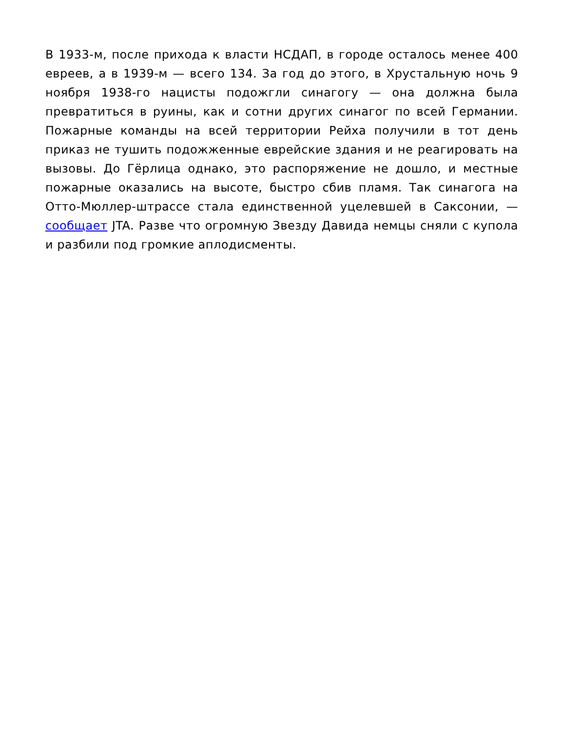В 1933-м, после прихода к власти НСДАП, в городе осталось менее 400 евреев, а в 1939-м — всего 134. За год до этого, в Хрустальную ночь 9 ноября 1938-го нацисты подожгли синагогу — она должна была превратиться в руины, как и сотни других синагог по всей Германии. Пожарные команды на всей территории Рейха получили в тот день приказ не тушить подожженные еврейские здания и не реагировать на вызовы. До Гёрлица однако, это распоряжение не дошло, и местные пожарные оказались на высоте, быстро сбив пламя. Так синагога на Отто-Мюллер-штрассе стала единственной уцелевшей в Саксонии, — сообщает JTA. Разве что огромную Звезду Давида немцы сняли с купола и разбили под громкие аплодисменты.